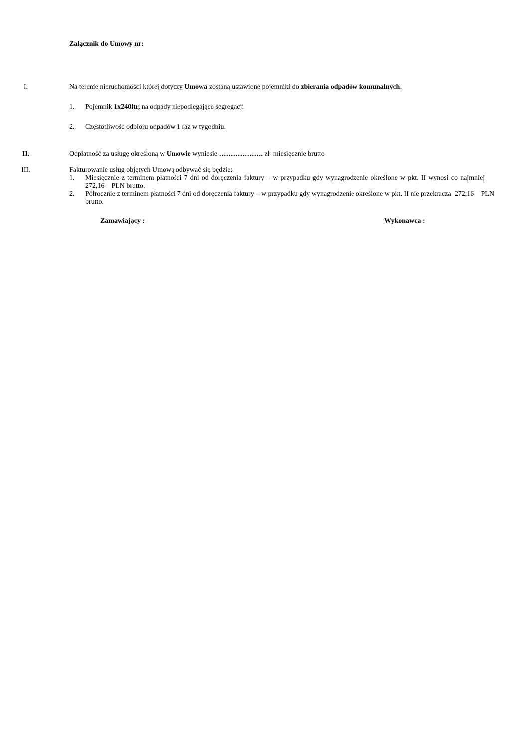Załącznik do Umowy nr:
I. Na terenie nieruchomości której dotyczy Umowa zostaną ustawione pojemniki do zbierania odpadów komunalnych:
1. Pojemnik 1x240ltr, na odpady niepodlegające segregacji
2. Częstotliwość odbioru odpadów 1 raz w tygodniu.
II. Odpłatność za usługę określoną w Umowie wyniesie ………………. zł miesięcznie brutto
III. Fakturowanie usług objętych Umową odbywać się będzie:
1. Miesięcznie z terminem płatności 7 dni od doręczenia faktury – w przypadku gdy wynagrodzenie określone w pkt. II wynosi co najmniej 272,16 PLN brutto.
2. Półrocznie z terminem płatności 7 dni od doręczenia faktury – w przypadku gdy wynagrodzenie określone w pkt. II nie przekracza 272,16 PLN brutto.
Zamawiający : Wykonawca :